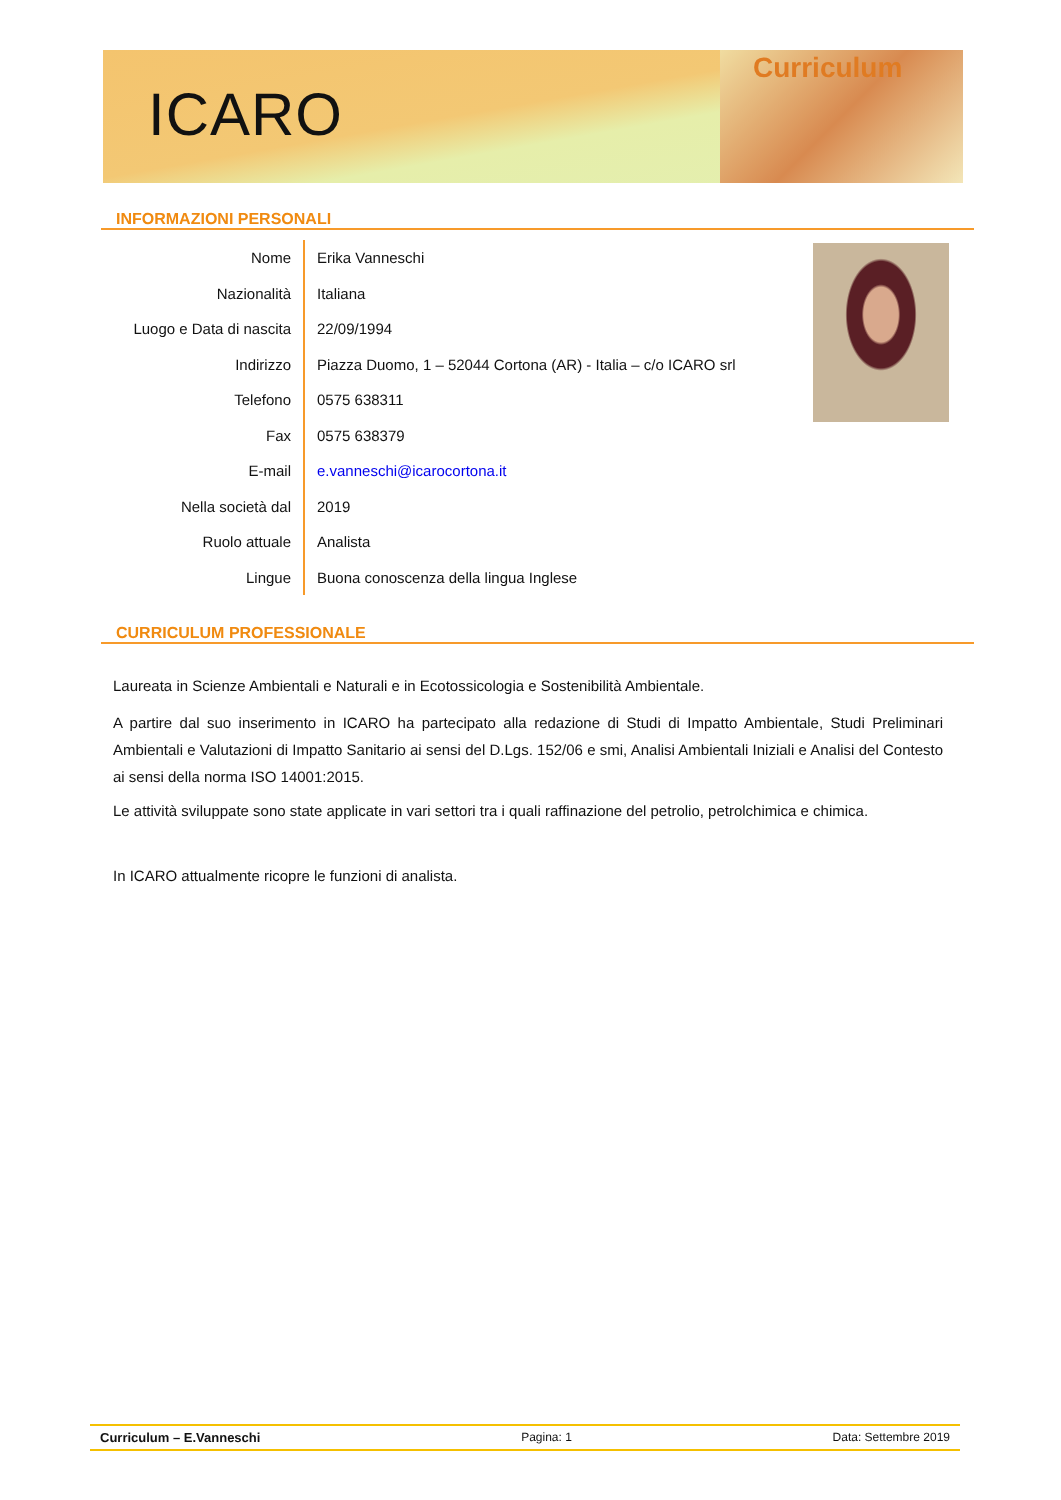ICARO
Curriculum
INFORMAZIONI PERSONALI
| Nome | Erika Vanneschi |
| Nazionalità | Italiana |
| Luogo e Data di nascita | 22/09/1994 |
| Indirizzo | Piazza Duomo, 1 – 52044 Cortona (AR) - Italia – c/o ICARO srl |
| Telefono | 0575 638311 |
| Fax | 0575 638379 |
| E-mail | e.vanneschi@icarocortona.it |
| Nella società dal | 2019 |
| Ruolo attuale | Analista |
| Lingue | Buona conoscenza della lingua Inglese |
CURRICULUM PROFESSIONALE
Laureata in Scienze Ambientali e Naturali e in Ecotossicologia e Sostenibilità Ambientale.
A partire dal suo inserimento in ICARO ha partecipato alla redazione di Studi di Impatto Ambientale, Studi Preliminari Ambientali e Valutazioni di Impatto Sanitario ai sensi del D.Lgs. 152/06 e smi, Analisi Ambientali Iniziali e Analisi del Contesto ai sensi della norma ISO 14001:2015.
Le attività sviluppate sono state applicate in vari settori tra i quali raffinazione del petrolio, petrolchimica e chimica.
In ICARO attualmente ricopre le funzioni di analista.
Curriculum – E.Vanneschi Pagina: 1 Data: Settembre 2019